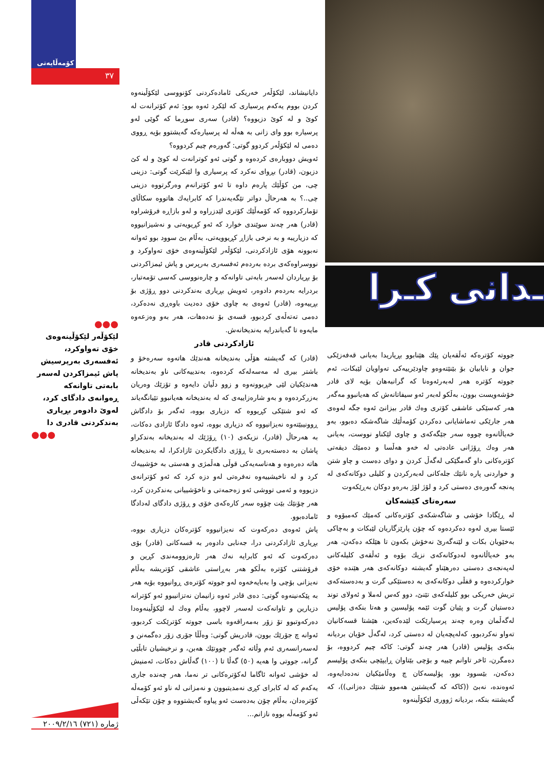کۆمەڵایەتی
٣٧
ـدانی کـرا
دایانیشاند، لێکۆڵەر خەریکی ئامادەکردنی کۆنووسی لێکۆڵینەوە کردن بووم یەکەم پرسیاری کە لێکرد ئەوە بوو: ئەم کۆترانەت لە کوێ و لە کوێ دزیووە؟ (قادر) سەری سوڕما کە گوێی لەو پرسیارە بوو وای زانی بە هەڵە لە پرسیارەکە گەیشتوو بۆیە ڕووی دەمی لە لێکۆڵەر کردوو گوتی: گەورەم چیم کردووە؟
ئەویش دووبارەی کردەوە و گوتی ئەو کوترانەت لە کوێ و لە کێ دزیون، (قادر) بڕوای نەکرد کە پرسیاری وا لێبکرێت گوتی: دزینی چی، من کۆڵێك پارەم داوە تا ئەو کۆترانەم وەرگرتووە دزینی چی..؟ بە هەرحاڵ دواتر تێگەیەندرا کە کابرایەك هاتووە سکاڵای تۆمارکردووە کە کۆمەڵێك کۆتری لێدزراوە و لەو بازاڕە فرۆشراوە (قادر) هەر چەند سوێندی خوارد کە ئەو کڕیویەتی و نەشیزانیووە کە دزیاریبە و بە نرخی بازاڕ کڕیوویەتی، بەڵام بێ سوود بوو ئەوانە نەبوونە هۆی ئازادکردنی، لێکۆڵەر لێکۆڵینەوەی خۆی تەواوکرد و نووسراوەکەی بردە بەردەم ئەفسەری بەرپرس و پاش ئیمزاکردنی بۆ بڕیاردان لەسەر بابەتی تاوانەکە و چارەنووسی کەسی تۆمەتبار، بردرایە بەردەم دادوەر، ئەویش بڕیاری بەندکردنی دوو ڕۆژی بۆ بڕییەوە، (قادر) ئەوەی بە چاوی خۆی دەدیت باوەڕی نەدەکرد، دەمی تەتەڵەی کردبوو، قسەی بۆ نەدەهات، هەر بەو وەزعەوە مایەوە تا گەیاندرایە بەندیخانەش.
ئازادکردنی قادر
(قادر) کە گەیشتە هۆڵی بەندیخانە هەندێك هاتەوە سەرەخۆ و باشتر بیری لە مەسەلەکە کردەوە، بەندییەکانی ناو بەندیخانە هەندێکیان لێی خڕبوونەوە و زوو دڵیان دایەوە و تۆزێك وەریان بەزرکردەوە و بەو شارەزاییەی کە لە بەندیخانە هەیانبوو تێیانگەیاند کە ئەو شتێکی کڕیووە کە دزیاری بووە، ئەگەر بۆ دادگاش ڕوونیبێتەوە نەیزانیووە کە دزیاری بووە، ئەوە دادگا ئازادی دەکات، بە هەرحاڵ (قادر)، نزیکەی (١٠) ڕۆژێك لە بەندیخانە بەندکراو پاشان بە دەستەبەری تا ڕۆژی دادگایکردن ئازادکرا، لە بەندیخانە هاتە دەرەوە و هەناسەیەکی قوڵی هەڵمژی و هەستی بە خۆشییەك کرد و لە ناخیشییەوە نەفرەتی لەو دزە کرد کە ئەو کۆترانەی دزیووە و ئەمی تووشی ئەو زەحمەتی و ناخۆشییانی بەندکردن کرد، هەر چۆنێك بێت چۆوە سەر کارەکەی خۆی و ڕۆژی دادگای لەدادگا ئامادەبوو.
پاش ئەوەی دەرکەوت کە نەیزانیووە کۆترەکان دزیاری بووە، بڕیاری ئازادکردنی درا، جەنابی دادوەر بە قسەکانی (قادر) بۆی دەرکەوت کە ئەو کابرایە نەك هەر ئارەزوومەندی کڕین و فرۆشتنی کۆترە بەڵکو هەر بەڕاستی عاشقی کۆتریشە بەڵام نەیزانی بۆچی وا بەبایەخەوە لەو جووتە کۆترەی ڕوانیووە بۆیە هەر بە پێکەنینەوە گوتی: دەی قادر ئەوە زانیمان نەتزانیبوو ئەو کۆترانە دزیارین و تاوانەکەت لەسەر لاچوو، بەڵام وەك لە لێکۆڵینەوەدا دەرکەوتبوو تۆ زۆر بەمەراقەوە باسی جووتە کۆترێکت کردبوو، ئەوانە چ جۆرێك بوون، قادریش گوتی: وەڵڵا جۆری زۆر دەگمەنن و لەسەرانسەری ئەم وڵاتە ئەگەر چووتێك هەبن، و نرخیشیان تابڵێی گرانە، جووتی وا هەیە (٥٠) گەڵا تا (١٠٠) گەڵاش دەکات، ئەمنیش لە خۆشی ئەوانە ئاگاما لەکۆترەکانی تر نەما، هەر چەندە جاری یەکەم کە لە کابرای کڕی نەمدیتبوون و نەمزانی لە ناو ئەو کۆمەڵە کۆترەدان، بەڵام چۆن بەدەست ئەو پیاوە گەیشتووە و چۆن تێکەڵی ئەو کۆمەڵە بووە نازانم...
جووتە کۆترەکە ئەڵقەیان پێك هێنابوو بڕیاریدا بەیانی قەفەزێکی جوان و نایابیان بۆ بێنێتەوەو چاودێرییەکی تەواویان لێبکات، ئەم جووتە کۆترە هەر لەبەرئەوەنا کە گرانبەهان بۆیە لای قادر خۆشەویست بوون، بەڵکو لەبەر ئەو سیفاتانەش کە هەیانبوو مەگەر هەر کەسێکی عاشقی کۆتری وەك قادر بیزانێ ئەوە جگە لەوەی هەر جارێکی تەماشایانی دەکردن کۆمەڵێك شاگەشکە دەبوو، بەو خەیاڵانەوە چووە سەر جێگەکەی و چاوی لێکناو نووست، بەیانی هەر وەك ڕۆژانی عادەتی لە خەو هەڵسا و دەمێك دیقەتی کۆترەکانی داو گەمگێکی لەگەڵ کردن و دوای دەست و چاو شتن و خواردنی پارە نانێك جلەکانی لەبەرکردن و کلیلی دوکانەکەی لە پەنجە گەورەی دەستی کرد و لۆژ لۆژ بەرەو دوکان بەڕێکەوت
سەرەتای کێشەکان
لە ڕێگادا خۆشی و شاگەشکەی کۆترەکانی کەمێك کەمبۆوە و ئێستا بیری لەوە دەکردەوە کە چۆن پارێزگاریان لێبکات و بەچاکی بەخێویان بکات و لێنەگەرێ نەخۆش بکەون تا هێلکە دەکەن، هەر بەو خەیاڵانەوە لەدوکانەکەی نزیك بۆوە و ئەڵقەی کلیلەکانی لەپەنجەی دەستی دەرهێناو گەیشتە دوکانەکەی هەر هێندە خۆی خوارکردەوە و قفڵی دوکانەکەی بە دەستێکی گرت و بەدەستەکەی تریش خەریکی بوو کلیلەکەی تێنێ، دوو کەس لەملا و ئەولای توند دەستیان گرت و پێیان گوت ئێمە پۆلیسین و هەتا بنکەی پۆلیس لەگەڵمان وەرە چەند پرسیارێکت لێدەکەین، هێشتا قسەکانیان تەواو نەکردبوو، کەلەپچەیان لە دەستی کرد، لەگەڵ خۆیان بردیانە بنکەی پۆلیس (قادر) هەر چەند گوتی: کاکە چیم کردووە، بۆ دەمگرن، ئاخر تاوانم چییە و بۆچی بێتاوان ڕایپێچی بنکەی پۆلیسم دەکەن، بێسوود بوو، پۆلیسەکان چ وەڵامێکیان نەدەدایەوە، ئەوەندە، نەبێ ((کاکە کە گەیشتین هەموو شتێك دەزانی))، کە گەیشتنە بنکە، بردیانە ژووری لێکۆڵینەوە
●●●
لێکۆڵەر لێکۆڵینەوەی خۆی تەواوکرد، ئەفسەری بەرپرسیش پاش ئیمزاکردن لەسەر بابەتی تاوانەکە ڕەوانەی دادگای کرد، لەوێ دادوەر بڕیاری بەندکردنی قادری دا
●●●
ژمارە (٧٢١) ٢٠٠٩/٢/١٦